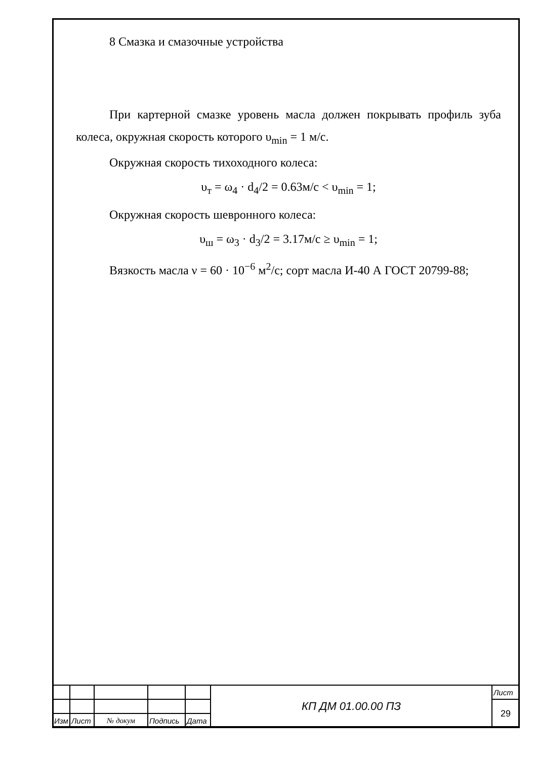8 Смазка и смазочные устройства
При картерной смазке уровень масла должен покрывать профиль зуба колеса, окружная скорость которого υ<sub>min</sub> = 1 м/с.
Окружная скорость тихоходного колеса:
υ<sub>т</sub> = ω<sub>4</sub> · d<sub>4</sub>/2 = 0.63м/с < υ<sub>min</sub> = 1;
Окружная скорость шевронного колеса:
υ<sub>ш</sub> = ω<sub>3</sub> · d<sub>3</sub>/2 = 3.17м/с ≥ υ<sub>min</sub> = 1;
Вязкость масла ν = 60 · 10<sup>−6</sup> м<sup>2</sup>/с; сорт масла И-40 А ГОСТ 20799-88;
| | | | | | КП ДМ 01.00.00 ПЗ | Лист |
| | | | | | | 29 |
| Изм | Лист | № докум | Подпись | Дата | | |